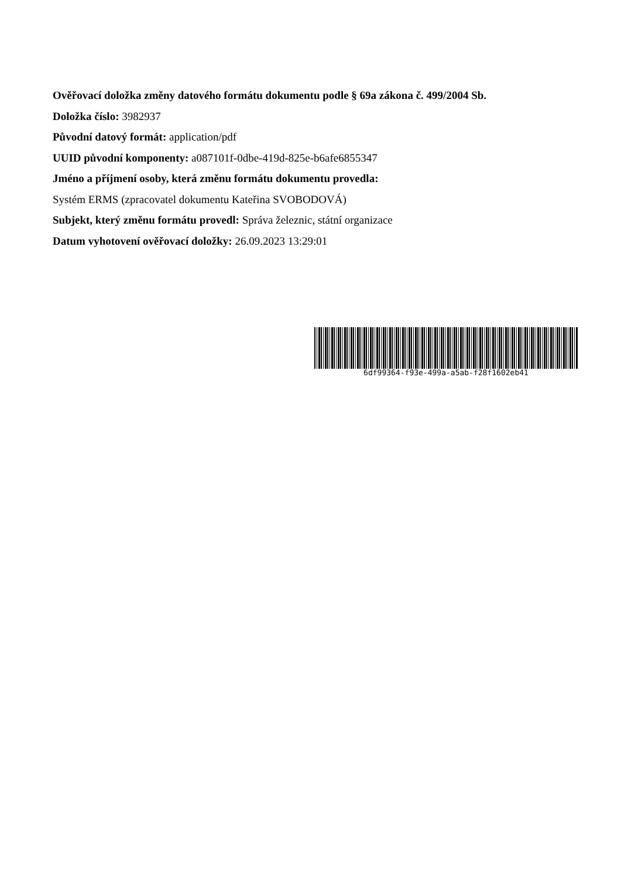Ověřovací doložka změny datového formátu dokumentu podle § 69a zákona č. 499/2004 Sb.
Doložka číslo: 3982937
Původní datový formát: application/pdf
UUID původní komponenty: a087101f-0dbe-419d-825e-b6afe6855347
Jméno a příjmení osoby, která změnu formátu dokumentu provedla:
Systém ERMS (zpracovatel dokumentu Kateřina SVOBODOVÁ)
Subjekt, který změnu formátu provedl: Správa železnic, státní organizace
Datum vyhotovení ověřovací doložky: 26.09.2023 13:29:01
6df99364-f93e-499a-a5ab-f28f1602eb41